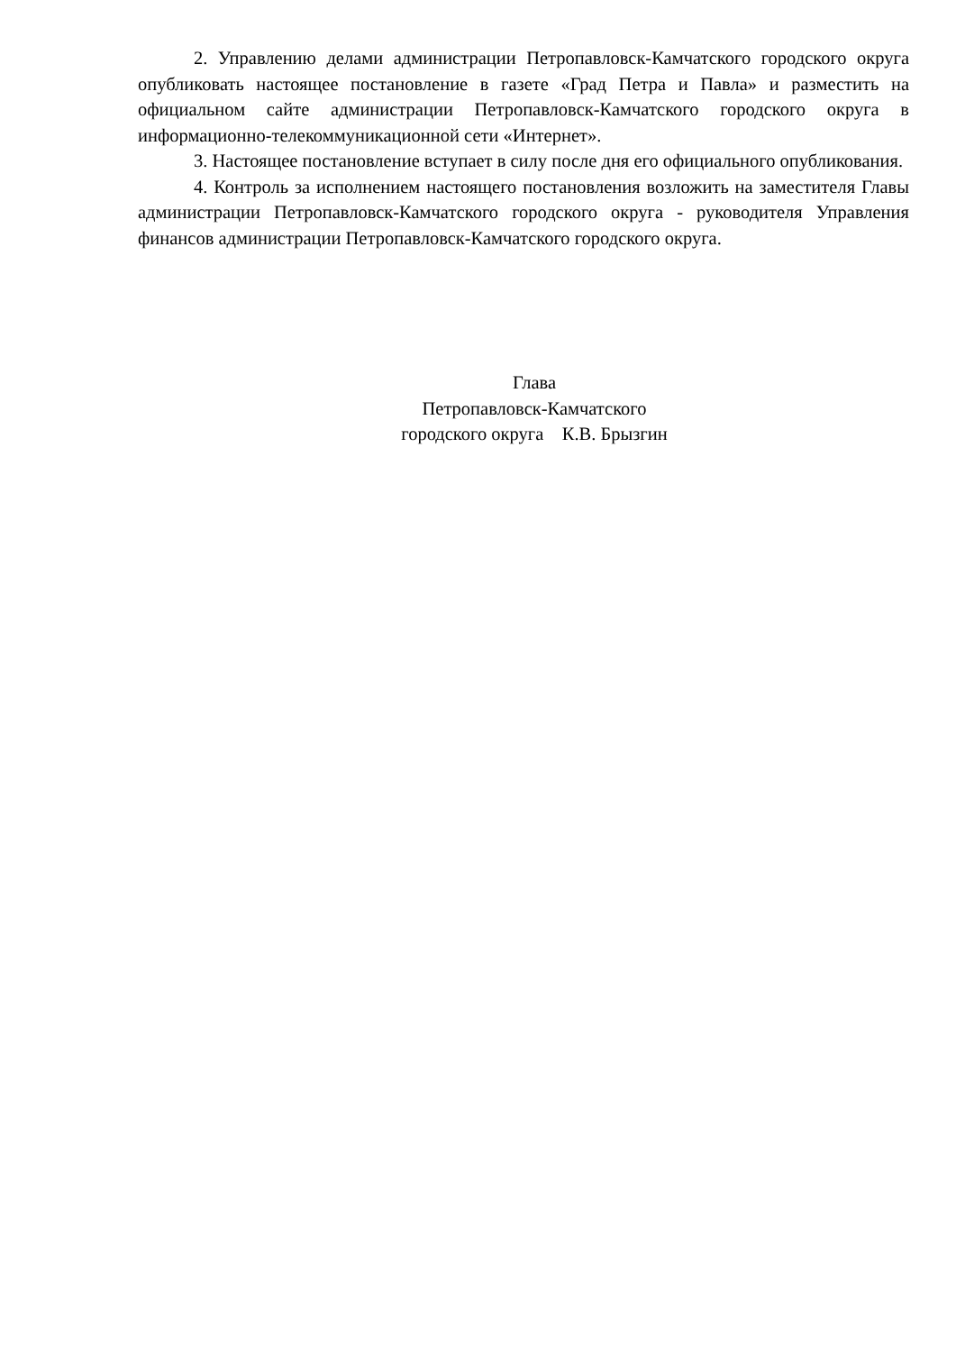2. Управлению делами администрации Петропавловск-Камчатского городского округа опубликовать настоящее постановление в газете «Град Петра и Павла» и разместить на официальном сайте администрации Петропавловск-Камчатского городского округа в информационно-телекоммуникационной сети «Интернет».
3. Настоящее постановление вступает в силу после дня его официального опубликования.
4. Контроль за исполнением настоящего постановления возложить на заместителя Главы администрации Петропавловск-Камчатского городского округа - руководителя Управления финансов администрации Петропавловск-Камчатского городского округа.
Глава
Петропавловск-Камчатского
городского округа К.В. Брызгин